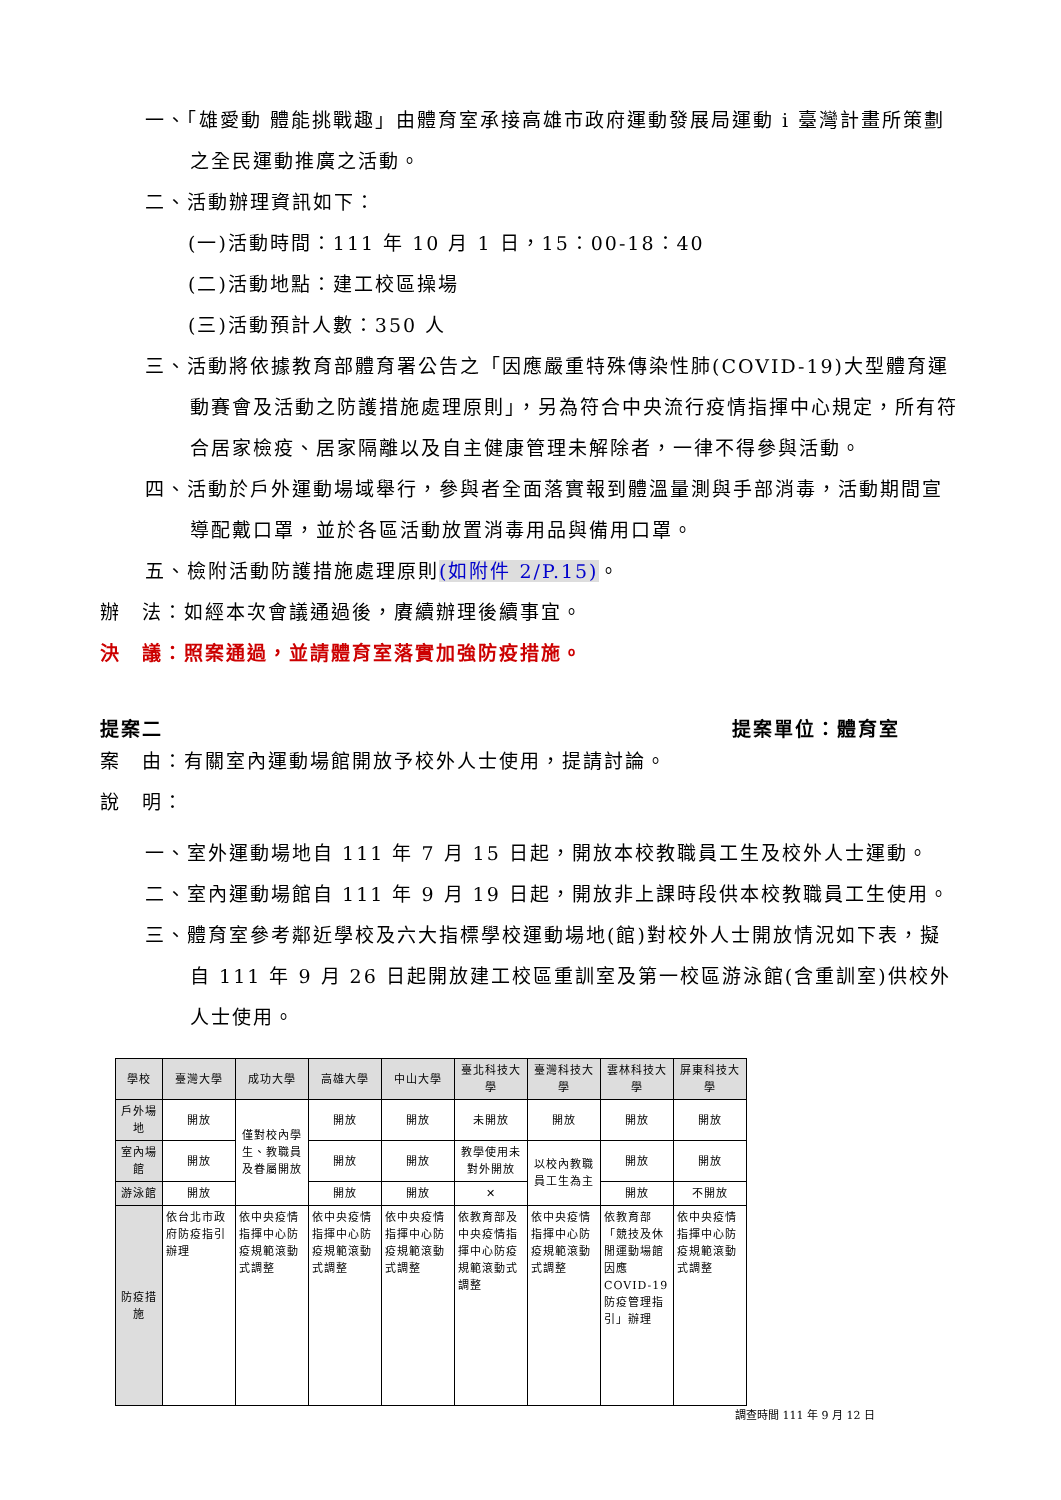一、「雄愛動 體能挑戰趣」由體育室承接高雄市政府運動發展局運動 i 臺灣計畫所策劃之全民運動推廣之活動。
二、活動辦理資訊如下：
(一)活動時間：111 年 10 月 1 日，15：00-18：40
(二)活動地點：建工校區操場
(三)活動預計人數：350 人
三、活動將依據教育部體育署公告之「因應嚴重特殊傳染性肺(COVID-19)大型體育運動賽會及活動之防護措施處理原則」，另為符合中央流行疫情指揮中心規定，所有符合居家檢疫、居家隔離以及自主健康管理未解除者，一律不得參與活動。
四、活動於戶外運動場域舉行，參與者全面落實報到體溫量測與手部消毒，活動期間宣導配戴口罩，並於各區活動放置消毒用品與備用口罩。
五、檢附活動防護措施處理原則(如附件 2/P.15)。
辦　法：如經本次會議通過後，賡續辦理後續事宜。
決　議：照案通過，並請體育室落實加強防疫措施。
提案二 提案單位：體育室
案　由：有關室內運動場館開放予校外人士使用，提請討論。
說　明：
一、室外運動場地自 111 年 7 月 15 日起，開放本校教職員工生及校外人士運動。
二、室內運動場館自 111 年 9 月 19 日起，開放非上課時段供本校教職員工生使用。
三、體育室參考鄰近學校及六大指標學校運動場地(館)對校外人士開放情況如下表，擬自 111 年 9 月 26 日起開放建工校區重訓室及第一校區游泳館(含重訓室)供校外人士使用。
| 學校 | 臺灣大學 | 成功大學 | 高雄大學 | 中山大學 | 臺北科技大學 | 臺灣科技大學 | 雲林科技大學 | 屏東科技大學 |
| 戶外場地 | 開放 | 僅對校內學生、教職員及眷屬開放 | 開放 | 開放 | 未開放 | 開放 | 開放 | 開放 |
| 室內場館 | 開放 | | 開放 | 開放 | 教學使用未對外開放 | 以校內教職員工生為主 | 開放 | 開放 |
| 游泳館 | 開放 | | 開放 | 開放 | ✕ | | 開放 | 不開放 |
| 防疫措施 | 依台北市政府防疫指引辦理 | 依中央疫情指揮中心防疫規範滾動式調整 | 依中央疫情指揮中心防疫規範滾動式調整 | 依中央疫情指揮中心防疫規範滾動式調整 | 依教育部及中央疫情指揮中心防疫規範滾動式調整 | 依中央疫情指揮中心防疫規範滾動式調整 | 依教育部「競技及休閒運動場館因應COVID-19防疫管理指引」辦理 | 依中央疫情指揮中心防疫規範滾動式調整 |
調查時間 111 年 9 月 12 日